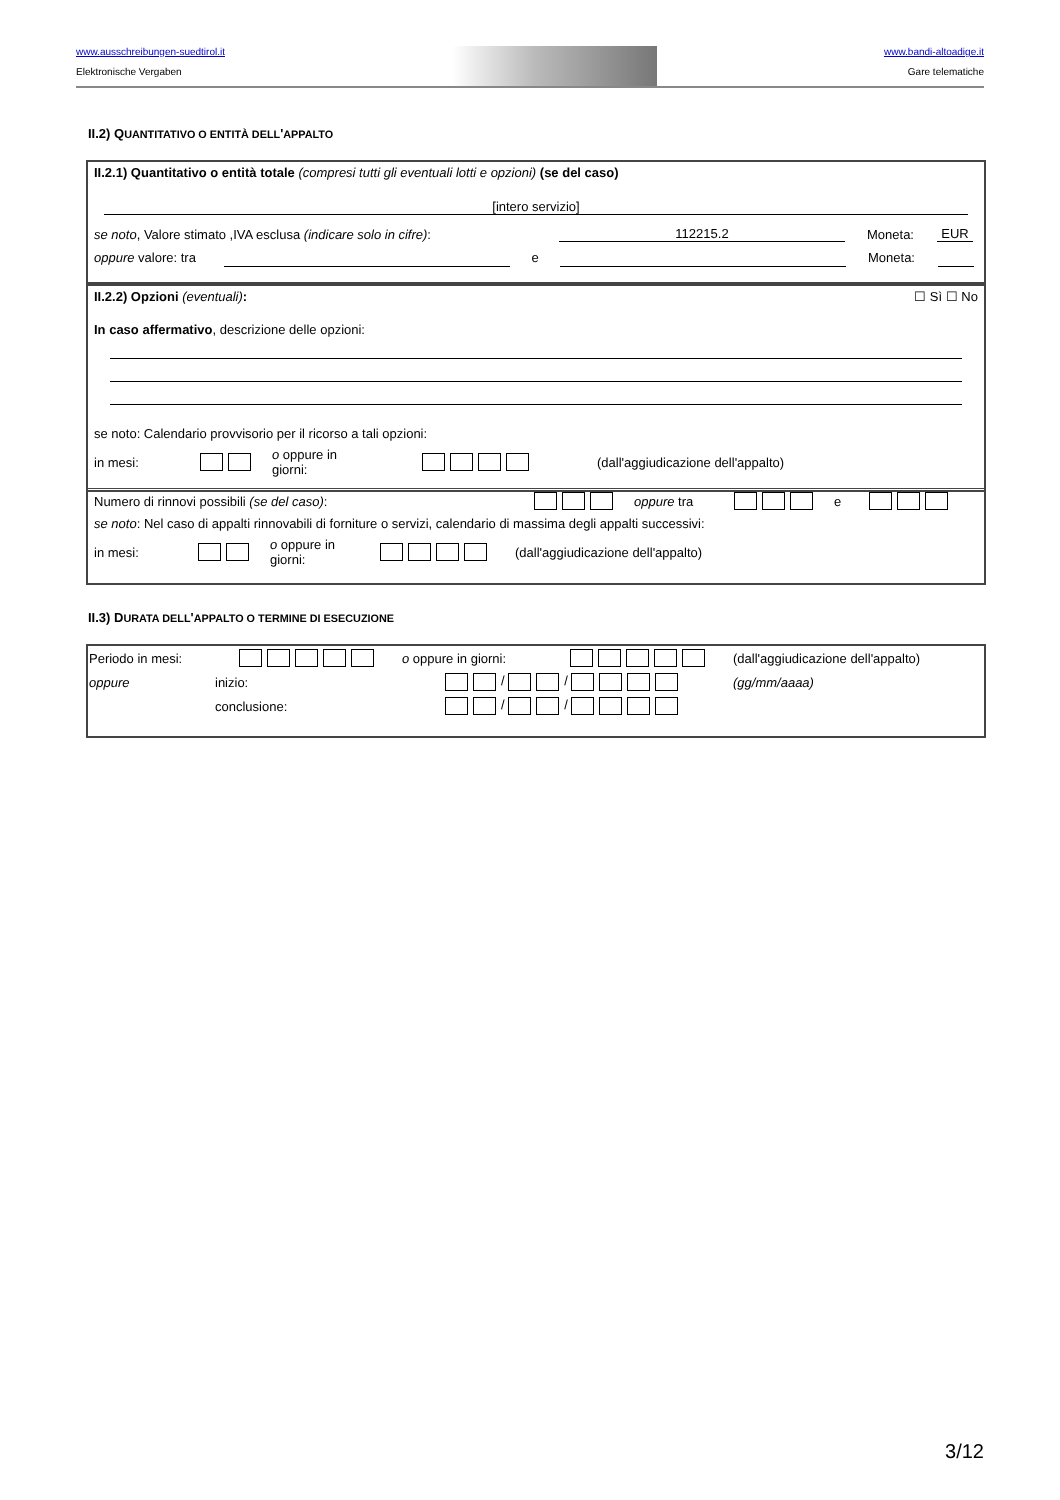www.ausschreibungen-suedtirol.it
Elektronische Vergaben
www.bandi-altoadige.it
Gare telematiche
II.2) QUANTITATIVO O ENTITÀ DELL'APPALTO
II.2.1) Quantitativo o entità totale (compresi tutti gli eventuali lotti e opzioni) (se del caso)
[intero servizio]
se noto, Valore stimato ,IVA esclusa (indicare solo in cifre): 112215.2 Moneta: EUR
oppure valore: tra e Moneta:
II.2.2) Opzioni (eventuali): ☐ Sì ☐ No
In caso affermativo, descrizione delle opzioni:
se noto: Calendario provvisorio per il ricorso a tali opzioni:
in mesi: o oppure in
giorni: (dall'aggiudicazione dell'appalto)
Numero di rinnovi possibili (se del caso): oppure tra e
se noto: Nel caso di appalti rinnovabili di forniture o servizi, calendario di massima degli appalti successivi:
in mesi: o oppure in
giorni: (dall'aggiudicazione dell'appalto)
II.3) DURATA DELL'APPALTO O TERMINE DI ESECUZIONE
Periodo in mesi: o oppure in giorni: (dall'aggiudicazione dell'appalto)
oppure inizio: / / (gg/mm/aaaa)
conclusione: / /
3/12